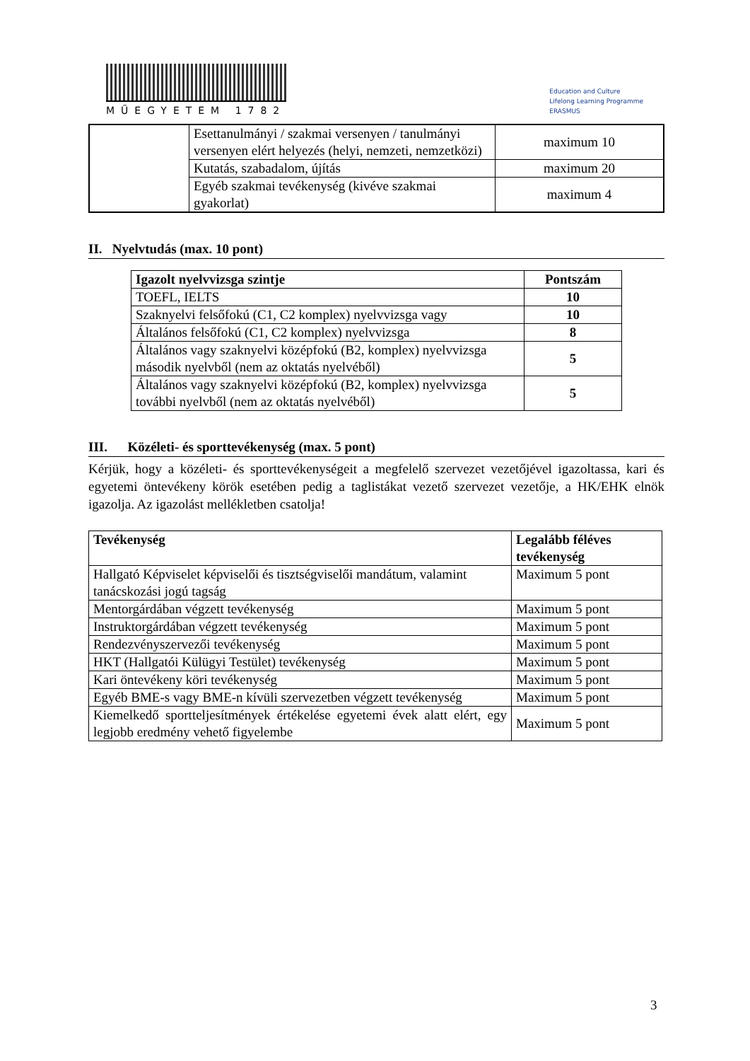MŰEGYETEM 1782
Education and Culture
Lifelong Learning Programme
ERASMUS
| | Esettanulmányi / szakmai versenyen / tanulmányi versenyen elért helyezés (helyi, nemzeti, nemzetközi) | maximum 10 |
| | Kutatás, szabadalom, újítás | maximum 20 |
| | Egyéb szakmai tevékenység (kivéve szakmai gyakorlat) | maximum 4 |
II. Nyelvtudás (max. 10 pont)
| Igazolt nyelvvizsga szintje | Pontszám |
| --- | --- |
| TOEFL, IELTS | 10 |
| Szaknyelvi felsőfokú (C1, C2 komplex) nyelvvizsga vagy | 10 |
| Általános felsőfokú (C1, C2 komplex) nyelvvizsga | 8 |
| Általános vagy szaknyelvi középfokú (B2, komplex) nyelvvizsga második nyelvből (nem az oktatás nyelvéből) | 5 |
| Általános vagy szaknyelvi középfokú (B2, komplex) nyelvvizsga további nyelvből (nem az oktatás nyelvéből) | 5 |
III. Közéleti- és sporttevékenység (max. 5 pont)
Kérjük, hogy a közéleti- és sporttevékenységeit a megfelelő szervezet vezetőjével igazoltassa, kari és egyetemi öntevékeny körök esetében pedig a taglistákat vezető szervezet vezetője, a HK/EHK elnök igazolja. Az igazolást mellékletben csatolja!
| Tevékenység | Legalább féléves tevékenység |
| --- | --- |
| Hallgató Képviselet képviselői és tisztségviselői mandátum, valamint tanácskozási jogú tagság | Maximum 5 pont |
| Mentorgárdában végzett tevékenység | Maximum 5 pont |
| Instruktorgárdában végzett tevékenység | Maximum 5 pont |
| Rendezvényszervezői tevékenység | Maximum 5 pont |
| HKT (Hallgatói Külügyi Testület) tevékenység | Maximum 5 pont |
| Kari öntevékeny köri tevékenység | Maximum 5 pont |
| Egyéb BME-s vagy BME-n kívüli szervezetben végzett tevékenység | Maximum 5 pont |
| Kiemelkedő sportteljesítmények értékelése egyetemi évek alatt elért, egy legjobb eredmény vehető figyelembe | Maximum 5 pont |
3